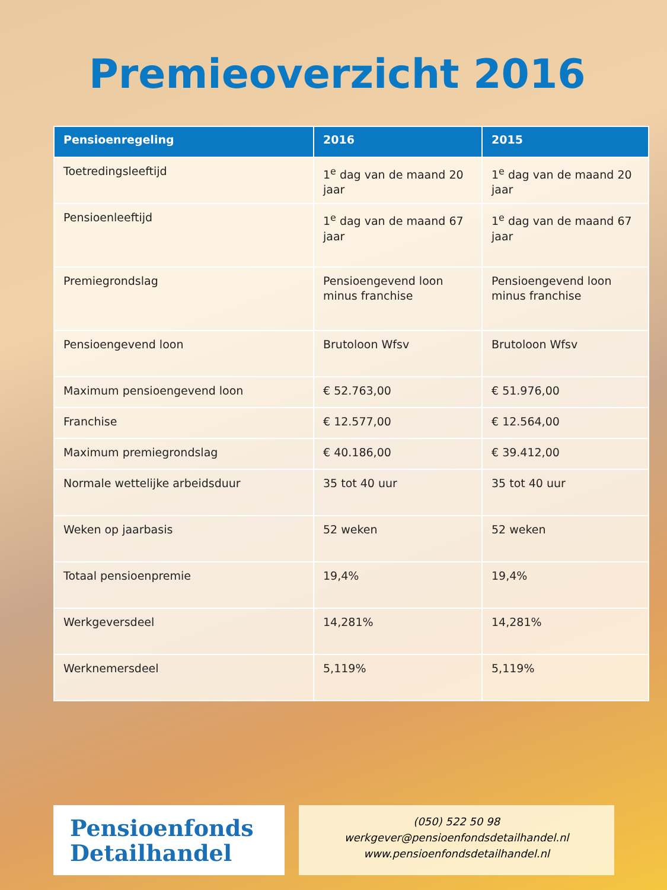Premieoverzicht 2016
| Pensioenregeling | 2016 | 2015 |
| --- | --- | --- |
| Toetredingsleeftijd | 1<sup>e</sup> dag van de maand 20 jaar | 1<sup>e</sup> dag van de maand 20 jaar |
| Pensioenleeftijd | 1<sup>e</sup> dag van de maand 67 jaar | 1<sup>e</sup> dag van de maand 67 jaar |
| Premiegrondslag | Pensioengevend loon minus franchise | Pensioengevend loon minus franchise |
| Pensioengevend loon | Brutoloon Wfsv | Brutoloon Wfsv |
| Maximum pensioengevend loon | € 52.763,00 | € 51.976,00 |
| Franchise | € 12.577,00 | € 12.564,00 |
| Maximum premiegrondslag | € 40.186,00 | € 39.412,00 |
| Normale wettelijke arbeidsduur | 35 tot 40 uur | 35 tot 40 uur |
| Weken op jaarbasis | 52 weken | 52 weken |
| Totaal pensioenpremie | 19,4% | 19,4% |
| Werkgeversdeel | 14,281% | 14,281% |
| Werknemersdeel | 5,119% | 5,119% |
Pensioenfonds
Detailhandel
(050) 522 50 98
werkgever@pensioenfondsdetailhandel.nl
www.pensioenfondsdetailhandel.nl